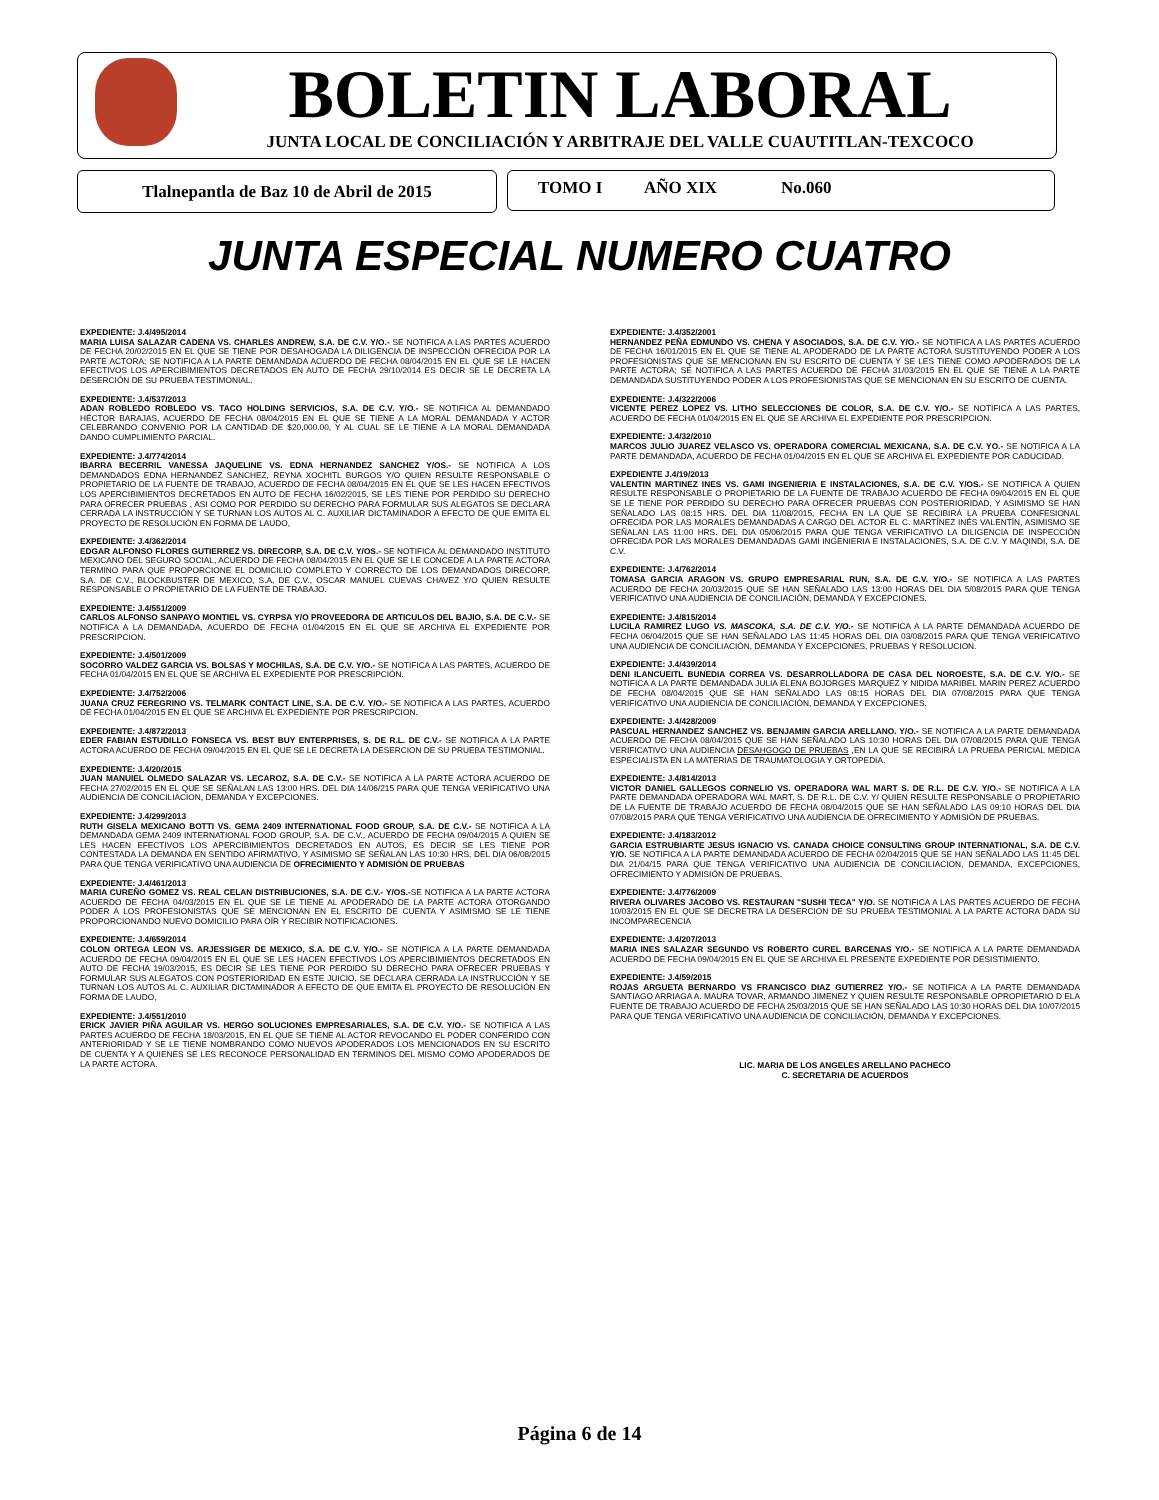BOLETIN LABORAL
JUNTA LOCAL DE CONCILIACIÓN Y ARBITRAJE DEL VALLE CUAUTITLAN-TEXCOCO
Tlalnepantla de Baz 10 de Abril de 2015 TOMO I AÑO XIX No.060
JUNTA ESPECIAL NUMERO CUATRO
EXPEDIENTE: J.4/495/2014
MARIA LUISA SALAZAR CADENA VS. CHARLES ANDREW, S.A. DE C.V. Y/O.- SE NOTIFICA A LAS PARTES ACUERDO DE FECHA 20/02/2015 EN EL QUE SE TIENE POR DESAHOGADA LA DILIGENCIA DE INSPECCIÓN OFRECIDA POR LA PARTE ACTORA; SE NOTIFICA A LA PARTE DEMANDADA ACUERDO DE FECHA 08/04/2015 EN EL QUE SE LE HACEN EFECTIVOS LOS APERCIBIMIENTOS DECRETADOS EN AUTO DE FECHA 29/10/2014 ES DECIR SE LE DECRETA LA DESERCIÓN DE SU PRUEBA TESTIMONIAL.
EXPEDIENTE: J.4/537/2013
ADAN ROBLEDO ROBLEDO VS. TACO HOLDING SERVICIOS, S.A. DE C.V. Y/O.- SE NOTIFICA AL DEMANDADO HÉCTOR BARAJAS, ACUERDO DE FECHA 08/04/2015 EN EL QUE SE TIENE A LA MORAL DEMANDADA Y ACTOR CELEBRANDO CONVENIO POR LA CANTIDAD DE $20,000.00, Y AL CUAL SE LE TIENE A LA MORAL DEMANDADA DANDO CUMPLIMIENTO PARCIAL.
EXPEDIENTE: J.4/774/2014
IBARRA BECERRIL VANESSA JAQUELINE VS. EDNA HERNANDEZ SANCHEZ Y/OS.- SE NOTIFICA A LOS DEMANDADOS EDNA HERNANDEZ SANCHEZ, REYNA XOCHITL BURGOS Y/O QUIEN RESULTE RESPONSABLE O PROPIETARIO DE LA FUENTE DE TRABAJO, ACUERDO DE FECHA 08/04/2015 EN EL QUE SE LES HACEN EFECTIVOS LOS APERCIBIMIENTOS DECRETADOS EN AUTO DE FECHA 16/02/2015, SE LES TIENE POR PERDIDO SU DERECHO PARA OFRECER PRUEBAS , ASI COMO POR PERDIDO SU DERECHO PARA FORMULAR SUS ALEGATOS SE DECLARA CERRADA LA INSTRUCCIÓN Y SE TURNAN LOS AUTOS AL C. AUXILIAR DICTAMINADOR A EFECTO DE QUE EMITA EL PROYECTO DE RESOLUCIÓN EN FORMA DE LAUDO,
EXPEDIENTE: J.4/362/2014
EDGAR ALFONSO FLORES GUTIERREZ VS. DIRECORP, S.A. DE C.V. Y/OS.- SE NOTIFICA AL DEMANDADO INSTITUTO MEXICANO DEL SEGURO SOCIAL, ACUERDO DE FECHA 08/04/2015 EN EL QUE SE LE CONCEDE A LA PARTE ACTORA TERMINO PARA QUE PROPORCIONE EL DOMICILIO COMPLETO Y CORRECTO DE LOS DEMANDADOS DIRECORP, S.A. DE C.V., BLOCKBUSTER DE MEXICO, S.A, DE C.V., OSCAR MANUEL CUEVAS CHAVEZ Y/O QUIEN RESULTE RESPONSABLE O PROPIETARIO DE LA FUENTE DE TRABAJO.
EXPEDIENTE: J.4/551/2009
CARLOS ALFONSO SANPAYO MONTIEL VS. CYRPSA Y/O PROVEEDORA DE ARTICULOS DEL BAJIO, S.A. DE C.V.- SE NOTIFICA A LA DEMANDADA, ACUERDO DE FECHA 01/04/2015 EN EL QUE SE ARCHIVA EL EXPEDIENTE POR PRESCRIPCION.
EXPEDIENTE: J.4/501/2009
SOCORRO VALDEZ GARCIA VS. BOLSAS Y MOCHILAS, S.A. DE C.V. Y/O.- SE NOTIFICA A LAS PARTES, ACUERDO DE FECHA 01/04/2015 EN EL QUE SE ARCHIVA EL EXPEDIENTE POR PRESCRIPCIÓN.
EXPEDIENTE: J.4/752/2006
JUANA CRUZ FEREGRINO VS. TELMARK CONTACT LINE, S.A. DE C.V. Y/O.- SE NOTIFICA A LAS PARTES, ACUERDO DE FECHA 01/04/2015 EN EL QUE SE ARCHIVA EL EXPEDIENTE POR PRESCRIPCION.
EXPEDIENTE: J.4/872/2013
EDER FABIAN ESTUDILLO FONSECA VS. BEST BUY ENTERPRISES, S. DE R.L. DE C.V.- SE NOTIFICA A LA PARTE ACTORA ACUERDO DE FECHA 09/04/2015 EN EL QUE SE LE DECRETA LA DESERCION DE SU PRUEBA TESTIMONIAL.
EXPEDIENTE: J.4/20/2015
JUAN MANUIEL OLMEDO SALAZAR VS. LECAROZ, S.A. DE C.V.- SE NOTIFICA A LA PARTE ACTORA ACUERDO DE FECHA 27/02/2015 EN EL QUE SE SEÑALAN LAS 13:00 HRS. DEL DIA 14/06/215 PARA QUE TENGA VERIFICATIVO UNA AUDIENCIA DE CONCILIACION, DEMANDA Y EXCEPCIONES.
EXPEDIENTE: J.4/299/2013
RUTH GISELA MEXICANO BOTTI VS. GEMA 2409 INTERNATIONAL FOOD GROUP, S.A. DE C.V.- SE NOTIFICA A LA DEMANDADA GEMA 2409 INTERNATIONAL FOOD GROUP, S.A. DE C.V., ACUERDO DE FECHA 09/04/2015 A QUIEN SE LES HACEN EFECTIVOS LOS APERCIBIMIENTOS DECRETADOS EN AUTOS, ES DECIR SE LES TIENE POR CONTESTADA LA DEMANDA EN SENTIDO AFIRMATIVO, Y ASIMISMO SE SEÑALAN LAS 10:30 HRS. DEL DIA 06/08/2015 PARA QUE TENGA VERIFICATIVO UNA AUDIENCIA DE OFRECIMIENTO Y ADMISIÓN DE PRUEBAS
EXPEDIENTE: J.4/461/2013
MARIA CUREÑO GOMEZ VS. REAL CELAN DISTRIBUCIONES, S.A. DE C.V.- Y/OS.-SE NOTIFICA A LA PARTE ACTORA ACUERDO DE FECHA 04/03/2015 EN EL QUE SE LE TIENE AL APODERADO DE LA PARTE ACTORA OTORGANDO PODER A LOS PROFESIONISTAS QUE SE MENCIONAN EN EL ESCRITO DE CUENTA Y ASIMISMO SE LE TIENE PROPORCIONANDO NUEVO DOMICILIO PARA OÍR Y RECIBIR NOTIFICACIONES.
EXPEDIENTE: J.4/659/2014
COLON ORTEGA LEON VS. ARJESSIGER DE MEXICO, S.A. DE C.V. Y/O.- SE NOTIFICA A LA PARTE DEMANDADA ACUERDO DE FECHA 09/04/2015 EN EL QUE SE LES HACEN EFECTIVOS LOS APERCIBIMIENTOS DECRETADOS EN AUTO DE FECHA 19/03/2015, ES DECIR SE LES TIENE POR PERDIDO SU DERECHO PARA OFRECER PRUEBAS Y FORMULAR SUS ALEGATOS CON POSTERIORIDAD EN ESTE JUICIO, SE DECLARA CERRADA LA INSTRUCCIÓN Y SE TURNAN LOS AUTOS AL C. AUXILIAR DICTAMINADOR A EFECTO DE QUE EMITA EL PROYECTO DE RESOLUCIÓN EN FORMA DE LAUDO,
EXPEDIENTE: J.4/551/2010
ERICK JAVIER PIÑA AGUILAR VS. HERGO SOLUCIONES EMPRESARIALES, S.A. DE C.V. Y/O.- SE NOTIFICA A LAS PARTES ACUERDO DE FECHA 18/03/2015, EN EL QUE SE TIENE AL ACTOR REVOCANDO EL PODER CONFERIDO CON ANTERIORIDAD Y SE LE TIENE NOMBRANDO COMO NUEVOS APODERADOS LOS MENCIONADOS EN SU ESCRITO DE CUENTA Y A QUIENES SE LES RECONOCE PERSONALIDAD EN TERMINOS DEL MISMO COMO APODERADOS DE LA PARTE ACTORA.
EXPEDIENTE: J.4/352/2001
HERNANDEZ PEÑA EDMUNDO VS. CHENA Y ASOCIADOS, S.A. DE C.V. Y/O.- SE NOTIFICA A LAS PARTES ACUERDO DE FECHA 16/01/2015 EN EL QUE SE TIENE AL APODERADO DE LA PARTE ACTORA SUSTITUYENDO PODER A LOS PROFESIONISTAS QUE SE MENCIONAN EN SU ESCRITO DE CUENTA Y SE LES TIENE COMO APODERADOS DE LA PARTE ACTORA; SE NOTIFICA A LAS PARTES ACUERDO DE FECHA 31/03/2015 EN EL QUE SE TIENE A LA PARTE DEMANDADA SUSTITUYENDO PODER A LOS PROFESIONISTAS QUE SE MENCIONAN EN SU ESCRITO DE CUENTA.
EXPEDIENTE: J.4/322/2006
VICENTE PEREZ LOPEZ VS. LITHO SELECCIONES DE COLOR, S.A. DE C.V. Y/O.- SE NOTIFICA A LAS PARTES, ACUERDO DE FECHA 01/04/2015 EN EL QUE SE ARCHIVA EL EXPEDIENTE POR PRESCRIPCION.
EXPEDIENTE: J.4/32/2010
MARCOS JULIO JUAREZ VELASCO VS. OPERADORA COMERCIAL MEXICANA, S.A. DE C.V. YO.- SE NOTIFICA A LA PARTE DEMANDADA, ACUERDO DE FECHA 01/04/2015 EN EL QUE SE ARCHIVA EL EXPEDIENTE POR CADUCIDAD.
EXPEDIENTE J.4/19/2013
VALENTIN MARTINEZ INES VS. GAMI INGENIERIA E INSTALACIONES, S.A. DE C.V. Y/OS.- SE NOTIFICA A QUIEN RESULTE RESPONSABLE O PROPIETARIO DE LA FUENTE DE TRABAJO ACUERDO DE FECHA 09/04/2015 EN EL QUE SE LE TIENE POR PERDIDO SU DERECHO PARA OFRECER PRUEBAS CON POSTERIORIDAD, Y ASIMISMO SE HAN SEÑALADO LAS 08:15 HRS. DEL DIA 11/08/2015, FECHA EN LA QUE SE RECIBIRÁ LA PRUEBA CONFESIONAL OFRECIDA POR LAS MORALES DEMANDADAS A CARGO DEL ACTOR EL C. MARTÍNEZ INÉS VALENTÍN, ASIMISMO SE SEÑALAN LAS 11:00 HRS. DEL DIA 05/06/2015 PARA QUE TENGA VERIFICATIVO LA DILIGENCIA DE INSPECCIÓN OFRECIDA POR LAS MORALES DEMANDADAS GAMI INGENIERIA E INSTALACIONES, S.A. DE C.V. Y MAQINDI, S.A. DE C.V.
EXPEDIENTE: J.4/762/2014
TOMASA GARCIA ARAGON VS. GRUPO EMPRESARIAL RUN, S.A. DE C.V. Y/O.- SE NOTIFICA A LAS PARTES ACUERDO DE FECHA 20/03/2015 QUE SE HAN SEÑALADO LAS 13:00 HORAS DEL DIA 5/08/2015 PARA QUE TENGA VERIFICATIVO UNA AUDIENCIA DE CONCILIACIÓN, DEMANDA Y EXCEPCIONES.
EXPEDIENTE: J.4/815/2014
LUCILA RAMIREZ LUGO VS. MASCOKA, S.A. DE C.V. Y/O.- SE NOTIFICA A LA PARTE DEMANDADA ACUERDO DE FECHA 06/04/2015 QUE SE HAN SEÑALADO LAS 11:45 HORAS DEL DIA 03/08/2015 PARA QUE TENGA VERIFICATIVO UNA AUDIENCIA DE CONCILIACIÓN, DEMANDA Y EXCEPCIONES, PRUEBAS Y RESOLUCION.
EXPEDIENTE: J.4/439/2014
DENI ILANCUEITL BUNEDIA CORREA VS. DESARROLLADORA DE CASA DEL NOROESTE, S.A. DE C.V. Y/O.- SE NOTIFICA A LA PARTE DEMANDADA JULIA ELENA BOJORGES MARQUEZ Y NIDIDA MARIBEL MARIN PEREZ ACUERDO DE FECHA 08/04/2015 QUE SE HAN SEÑALADO LAS 08:15 HORAS DEL DIA 07/08/2015 PARA QUE TENGA VERIFICATIVO UNA AUDIENCIA DE CONCILIACIÓN, DEMANDA Y EXCEPCIONES.
EXPEDIENTE: J.4/428/2009
PASCUAL HERNANDEZ SANCHEZ VS. BENJAMIN GARCIA ARELLANO. Y/O.- SE NOTIFICA A LA PARTE DEMANDADA ACUERDO DE FECHA 08/04/2015 QUE SE HAN SEÑALADO LAS 10:30 HORAS DEL DIA 07/08/2015 PARA QUE TENGA VERIFICATIVO UNA AUDIENCIA DESAHGOGO DE PRUEBAS ,EN LA QUE SE RECIBIRÁ LA PRUEBA PERICIAL MEDICA ESPECIALISTA EN LA MATERIAS DE TRAUMATOLOGIA Y ORTOPEDIA.
EXPEDIENTE: J.4/814/2013
VICTOR DANIEL GALLEGOS CORNELIO VS. OPERADORA WAL MART S. DE R.L. DE C.V. Y/O.- SE NOTIFICA A LA PARTE DEMANDADA OPERADORA WAL MART, S. DE R.L. DE C.V. Y/ QUIEN RESULTE RESPONSABLE O PROPIETARIO DE LA FUENTE DE TRABAJO ACUERDO DE FECHA 08/04/2015 QUE SE HAN SEÑALADO LAS 09:10 HORAS DEL DIA 07/08/2015 PARA QUE TENGA VERIFICATIVO UNA AUDIENCIA DE OFRECIMIENTO Y ADMISIÓN DE PRUEBAS.
EXPEDIENTE: J.4/183/2012
GARCIA ESTRUBIARTE JESUS IGNACIO VS. CANADA CHOICE CONSULTING GROUP INTERNATIONAL, S.A. DE C.V. Y/O. SE NOTIFICA A LA PARTE DEMANDADA ACUERDO DE FECHA 02/04/2015 QUE SE HAN SEÑALADO LAS 11:45 DEL DIA 21/04/15 PARA QUE TENGA VERIFICATIVO UNA AUDIENCIA DE CONCILIACION, DEMANDA, EXCEPCIONES, OFRECIMIENTO Y ADMISIÓN DE PRUEBAS.
EXPEDIENTE: J.4/776/2009
RIVERA OLIVARES JACOBO VS. RESTAURAN "SUSHI TECA" Y/O. SE NOTIFICA A LAS PARTES ACUERDO DE FECHA 10/03/2015 EN EL QUE SE DECRETRA LA DESERCION DE SU PRUEBA TESTIMONIAL A LA PARTE ACTORA DADA SU INCOMPARECENCIA
EXPEDIENTE: J.4/207/2013
MARIA INES SALAZAR SEGUNDO VS ROBERTO CUREL BARCENAS Y/O.- SE NOTIFICA A LA PARTE DEMANDADA ACUERDO DE FECHA 09/04/2015 EN EL QUE SE ARCHIVA EL PRESENTE EXPEDIENTE POR DESISTIMIENTO.
EXPEDIENTE: J.4/59/2015
ROJAS ARGUETA BERNARDO VS FRANCISCO DIAZ GUTIERREZ Y/O.- SE NOTIFICA A LA PARTE DEMANDADA SANTIAGO ARRIAGA A. MAURA TOVAR, ARMANDO JIMENEZ Y QUIEN RESULTE RESPONSABLE OPROPIETARIO D ELA FUENTE DE TRABAJO ACUERDO DE FECHA 25/03/2015 QUE SE HAN SEÑALADO LAS 10:30 HORAS DEL DIA 10/07/2015 PARA QUE TENGA VERIFICATIVO UNA AUDIENCIA DE CONCILIACIÓN, DEMANDA Y EXCEPCIONES.
LIC. MARIA DE LOS ANGELES ARELLANO PACHECO
C. SECRETARIA DE ACUERDOS
Página 6 de 14